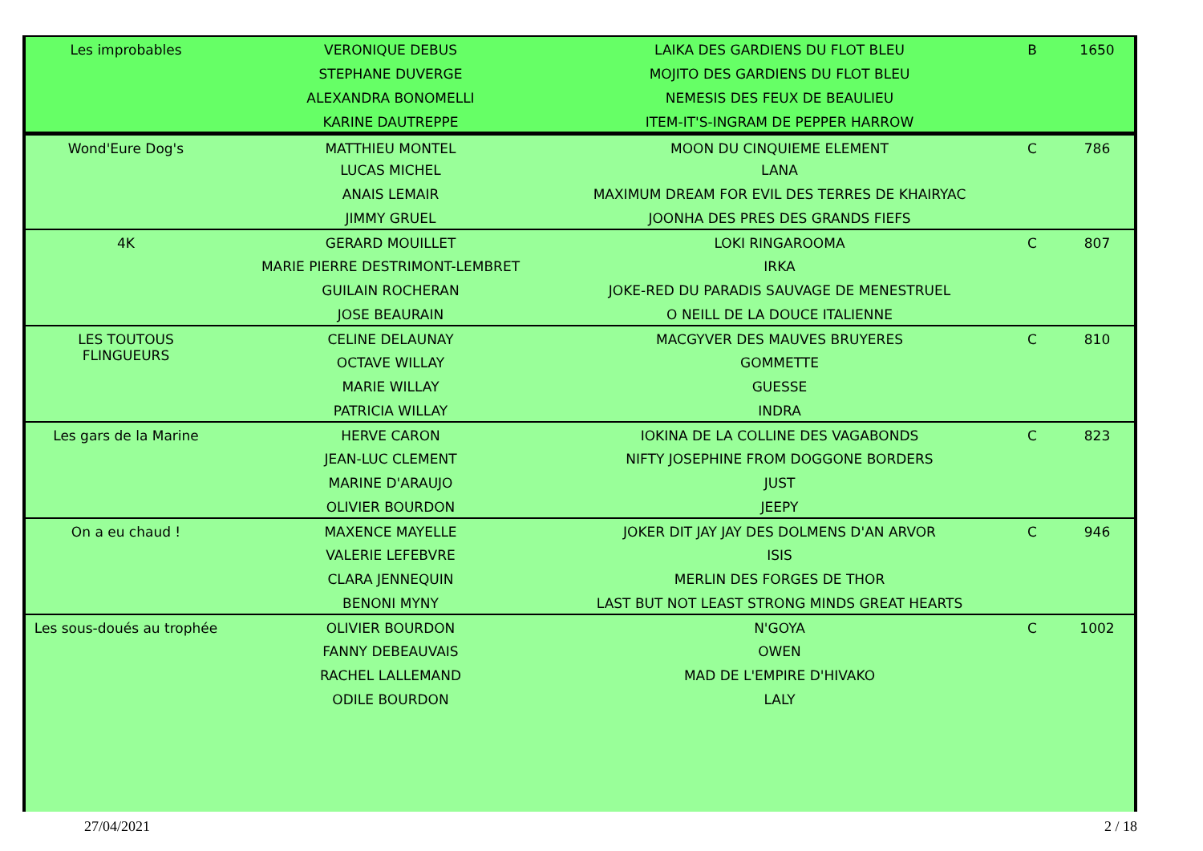| Les improbables | VERONIQUE DEBUS | LAIKA DES GARDIENS DU FLOT BLEU | B | 1650 |
| | STEPHANE DUVERGE | MOJITO DES GARDIENS DU FLOT BLEU | | |
| | ALEXANDRA BONOMELLI | NEMESIS DES FEUX DE BEAULIEU | | |
| | KARINE DAUTREPPE | ITEM-IT'S-INGRAM DE PEPPER HARROW | | |
| Wond'Eure Dog's | MATTHIEU MONTEL | MOON DU CINQUIEME ELEMENT | C | 786 |
| | LUCAS MICHEL | LANA | | |
| | ANAIS LEMAIR | MAXIMUM DREAM FOR EVIL DES TERRES DE KHAIRYAC | | |
| | JIMMY GRUEL | JOONHA DES PRES DES GRANDS FIEFS | | |
| 4K | GERARD MOUILLET | LOKI RINGAROOMA | C | 807 |
| | MARIE PIERRE DESTRIMONT-LEMBRET | IRKA | | |
| | GUILAIN ROCHERAN | JOKE-RED DU PARADIS SAUVAGE DE MENESTRUEL | | |
| | JOSE BEAURAIN | O NEILL DE LA DOUCE ITALIENNE | | |
| LES TOUTOUS FLINGUEURS | CELINE DELAUNAY | MACGYVER DES MAUVES BRUYERES | C | 810 |
| | OCTAVE WILLAY | GOMMETTE | | |
| | MARIE WILLAY | GUESSE | | |
| | PATRICIA WILLAY | INDRA | | |
| Les gars de la Marine | HERVE CARON | IOKINA DE LA COLLINE DES VAGABONDS | C | 823 |
| | JEAN-LUC CLEMENT | NIFTY JOSEPHINE FROM DOGGONE BORDERS | | |
| | MARINE D'ARAUJO | JUST | | |
| | OLIVIER BOURDON | JEEPY | | |
| On a eu chaud ! | MAXENCE MAYELLE | JOKER DIT JAY JAY DES DOLMENS D'AN ARVOR | C | 946 |
| | VALERIE LEFEBVRE | ISIS | | |
| | CLARA JENNEQUIN | MERLIN DES FORGES DE THOR | | |
| | BENONI MYNY | LAST BUT NOT LEAST STRONG MINDS GREAT HEARTS | | |
| Les sous-doués au trophée | OLIVIER BOURDON | N'GOYA | C | 1002 |
| | FANNY DEBEAUVAIS | OWEN | | |
| | RACHEL LALLEMAND | MAD DE L'EMPIRE D'HIVAKO | | |
| | ODILE BOURDON | LALY | | |
27/04/2021 2 / 18